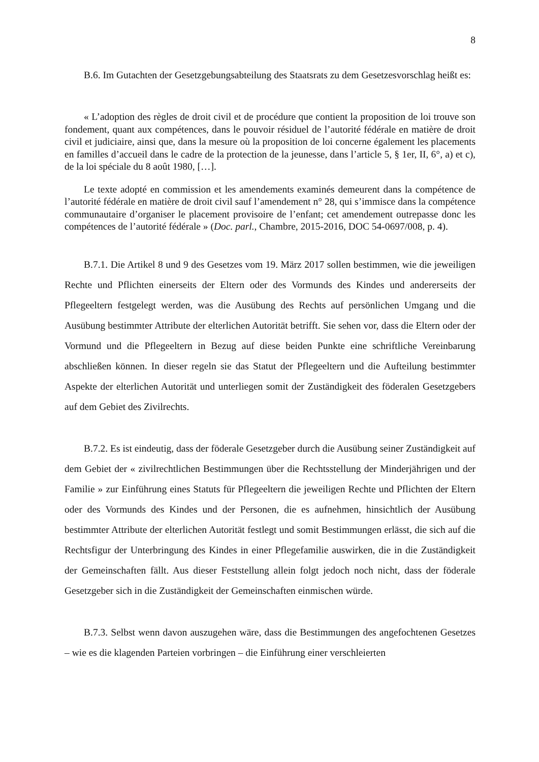8
B.6. Im Gutachten der Gesetzgebungsabteilung des Staatsrats zu dem Gesetzesvorschlag heißt es:
« L’adoption des règles de droit civil et de procédure que contient la proposition de loi trouve son fondement, quant aux compétences, dans le pouvoir résiduel de l’autorité fédérale en matière de droit civil et judiciaire, ainsi que, dans la mesure où la proposition de loi concerne également les placements en familles d’accueil dans le cadre de la protection de la jeunesse, dans l’article 5, § 1er, II, 6°, a) et c), de la loi spéciale du 8 août 1980, […].
Le texte adopté en commission et les amendements examinés demeurent dans la compétence de l’autorité fédérale en matière de droit civil sauf l’amendement n° 28, qui s’immisce dans la compétence communautaire d’organiser le placement provisoire de l’enfant; cet amendement outrepasse donc les compétences de l’autorité fédérale » (Doc. parl., Chambre, 2015-2016, DOC 54-0697/008, p. 4).
B.7.1. Die Artikel 8 und 9 des Gesetzes vom 19. März 2017 sollen bestimmen, wie die jeweiligen Rechte und Pflichten einerseits der Eltern oder des Vormunds des Kindes und andererseits der Pflegeeltern festgelegt werden, was die Ausübung des Rechts auf persönlichen Umgang und die Ausübung bestimmter Attribute der elterlichen Autorität betrifft. Sie sehen vor, dass die Eltern oder der Vormund und die Pflegeeltern in Bezug auf diese beiden Punkte eine schriftliche Vereinbarung abschließen können. In dieser regeln sie das Statut der Pflegeeltern und die Aufteilung bestimmter Aspekte der elterlichen Autorität und unterliegen somit der Zuständigkeit des föderalen Gesetzgebers auf dem Gebiet des Zivilrechts.
B.7.2. Es ist eindeutig, dass der föderale Gesetzgeber durch die Ausübung seiner Zuständigkeit auf dem Gebiet der « zivilrechtlichen Bestimmungen über die Rechtsstellung der Minderjährigen und der Familie » zur Einführung eines Statuts für Pflegeeltern die jeweiligen Rechte und Pflichten der Eltern oder des Vormunds des Kindes und der Personen, die es aufnehmen, hinsichtlich der Ausübung bestimmter Attribute der elterlichen Autorität festlegt und somit Bestimmungen erlässt, die sich auf die Rechtsfigur der Unterbringung des Kindes in einer Pflegefamilie auswirken, die in die Zuständigkeit der Gemeinschaften fällt. Aus dieser Feststellung allein folgt jedoch noch nicht, dass der föderale Gesetzgeber sich in die Zuständigkeit der Gemeinschaften einmischen würde.
B.7.3. Selbst wenn davon auszugehen wäre, dass die Bestimmungen des angefochtenen Gesetzes – wie es die klagenden Parteien vorbringen – die Einführung einer verschleierten